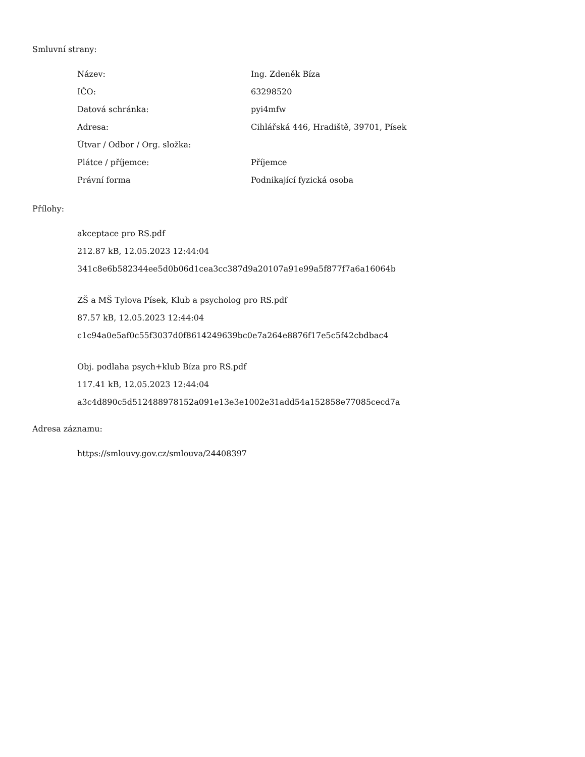Smluvní strany:
| Název: | Ing. Zdeněk Bíza |
| IČO: | 63298520 |
| Datová schránka: | pyi4mfw |
| Adresa: | Cihlářská 446, Hradiště, 39701, Písek |
| Útvar / Odbor / Org. složka: | |
| Plátce / příjemce: | Příjemce |
| Právní forma | Podnikající fyzická osoba |
Přílohy:
akceptace pro RS.pdf
212.87 kB, 12.05.2023 12:44:04
341c8e6b582344ee5d0b06d1cea3cc387d9a20107a91e99a5f877f7a6a16064b
ZŠ a MŠ Tylova Písek, Klub a psycholog pro RS.pdf
87.57 kB, 12.05.2023 12:44:04
c1c94a0e5af0c55f3037d0f8614249639bc0e7a264e8876f17e5c5f42cbdbac4
Obj. podlaha psych+klub Bíza pro RS.pdf
117.41 kB, 12.05.2023 12:44:04
a3c4d890c5d512488978152a091e13e3e1002e31add54a152858e77085cecd7a
Adresa záznamu:
https://smlouvy.gov.cz/smlouva/24408397